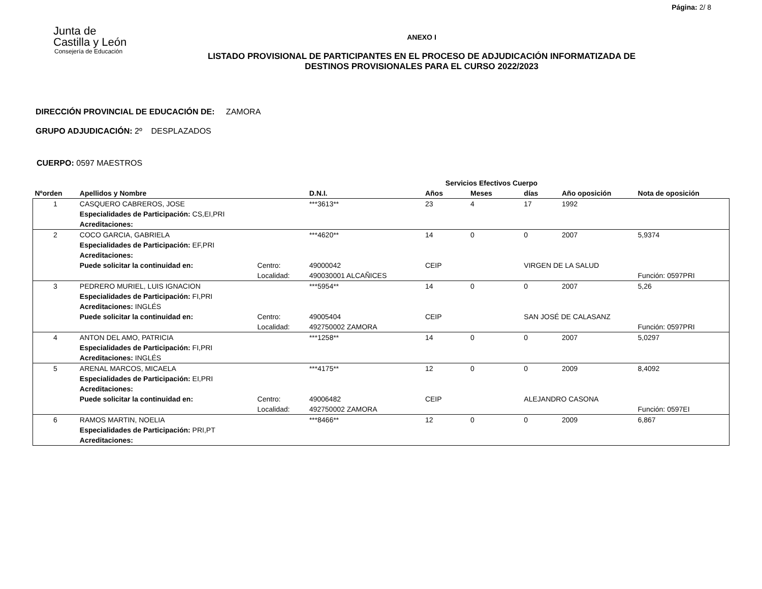Página: 2/ 8
Junta de
Castilla y León
Consejería de Educación
ANEXO I
LISTADO PROVISIONAL DE PARTICIPANTES EN EL PROCESO DE ADJUDICACIÓN INFORMATIZADA DE
DESTINOS PROVISIONALES PARA EL CURSO 2022/2023
DIRECCIÓN PROVINCIAL DE EDUCACIÓN DE: ZAMORA
GRUPO ADJUDICACIÓN: 2º DESPLAZADOS
CUERPO: 0597 MAESTROS
| | | | | Servicios Efectivos Cuerpo | | | | |
| --- | --- | --- | --- | --- | --- | --- | --- | --- |
| Nºorden | Apellidos y Nombre | | D.N.I. | Años | Meses | días | Año oposición | Nota de oposición |
| 1 | CASQUERO CABREROS, JOSE | | ***3613** | 23 | 4 | 17 | 1992 | |
| | Especialidades de Participación: CS,EI,PRI | | | | | | | |
| | Acreditaciones: | | | | | | | |
| 2 | COCO GARCIA, GABRIELA | | ***4620** | 14 | 0 | 0 | 2007 | 5,9374 |
| | Especialidades de Participación: EF,PRI | | | | | | | |
| | Acreditaciones: | | | | | | | |
| | Puede solicitar la continuidad en: | Centro: | 49000042 | CEIP | | VIRGEN DE LA SALUD | | |
| | | Localidad: | 490030001 ALCAÑICES | | | | | Función: 0597PRI |
| 3 | PEDRERO MURIEL, LUIS IGNACION | | ***5954** | 14 | 0 | 0 | 2007 | 5,26 |
| | Especialidades de Participación: FI,PRI | | | | | | | |
| | Acreditaciones: INGLÉS | | | | | | | |
| | Puede solicitar la continuidad en: | Centro: | 49005404 | CEIP | | SAN JOSÉ DE CALASANZ | | |
| | | Localidad: | 492750002 ZAMORA | | | | | Función: 0597PRI |
| 4 | ANTON DEL AMO, PATRICIA | | ***1258** | 14 | 0 | 0 | 2007 | 5,0297 |
| | Especialidades de Participación: FI,PRI | | | | | | | |
| | Acreditaciones: INGLÉS | | | | | | | |
| 5 | ARENAL MARCOS, MICAELA | | ***4175** | 12 | 0 | 0 | 2009 | 8,4092 |
| | Especialidades de Participación: EI,PRI | | | | | | | |
| | Acreditaciones: | | | | | | | |
| | Puede solicitar la continuidad en: | Centro: | 49006482 | CEIP | | ALEJANDRO CASONA | | |
| | | Localidad: | 492750002 ZAMORA | | | | | Función: 0597EI |
| 6 | RAMOS MARTIN, NOELIA | | ***8466** | 12 | 0 | 0 | 2009 | 6,867 |
| | Especialidades de Participación: PRI,PT | | | | | | | |
| | Acreditaciones: | | | | | | | |